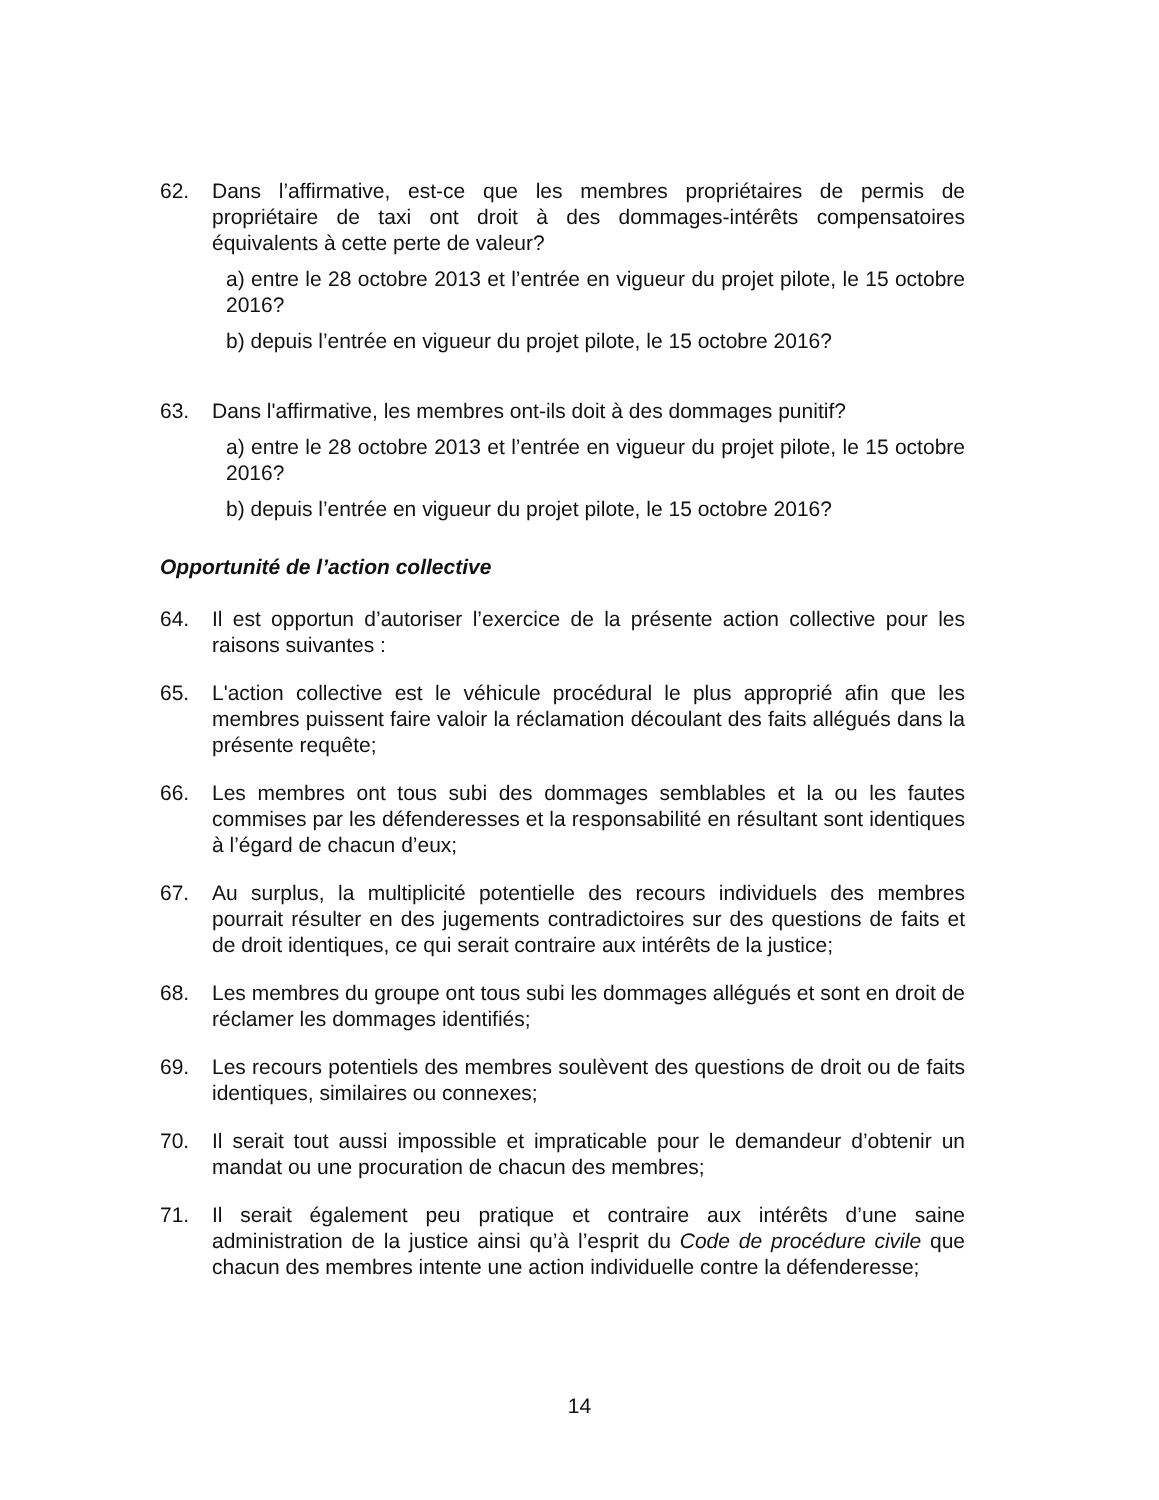62. Dans l’affirmative, est-ce que les membres propriétaires de permis de propriétaire de taxi ont droit à des dommages-intérêts compensatoires équivalents à cette perte de valeur?
a) entre le 28 octobre 2013 et l’entrée en vigueur du projet pilote, le 15 octobre 2016?
b) depuis l’entrée en vigueur du projet pilote, le 15 octobre 2016?
63. Dans l'affirmative, les membres ont-ils doit à des dommages punitif?
a) entre le 28 octobre 2013 et l’entrée en vigueur du projet pilote, le 15 octobre 2016?
b) depuis l’entrée en vigueur du projet pilote, le 15 octobre 2016?
Opportunité de l’action collective
64. Il est opportun d’autoriser l’exercice de la présente action collective pour les raisons suivantes :
65. L'action collective est le véhicule procédural le plus approprié afin que les membres puissent faire valoir la réclamation découlant des faits allégués dans la présente requête;
66. Les membres ont tous subi des dommages semblables et la ou les fautes commises par les défenderesses et la responsabilité en résultant sont identiques à l’égard de chacun d’eux;
67. Au surplus, la multiplicité potentielle des recours individuels des membres pourrait résulter en des jugements contradictoires sur des questions de faits et de droit identiques, ce qui serait contraire aux intérêts de la justice;
68. Les membres du groupe ont tous subi les dommages allégués et sont en droit de réclamer les dommages identifiés;
69. Les recours potentiels des membres soulèvent des questions de droit ou de faits identiques, similaires ou connexes;
70. Il serait tout aussi impossible et impraticable pour le demandeur d’obtenir un mandat ou une procuration de chacun des membres;
71. Il serait également peu pratique et contraire aux intérêts d’une saine administration de la justice ainsi qu’à l’esprit du Code de procédure civile que chacun des membres intente une action individuelle contre la défenderesse;
14